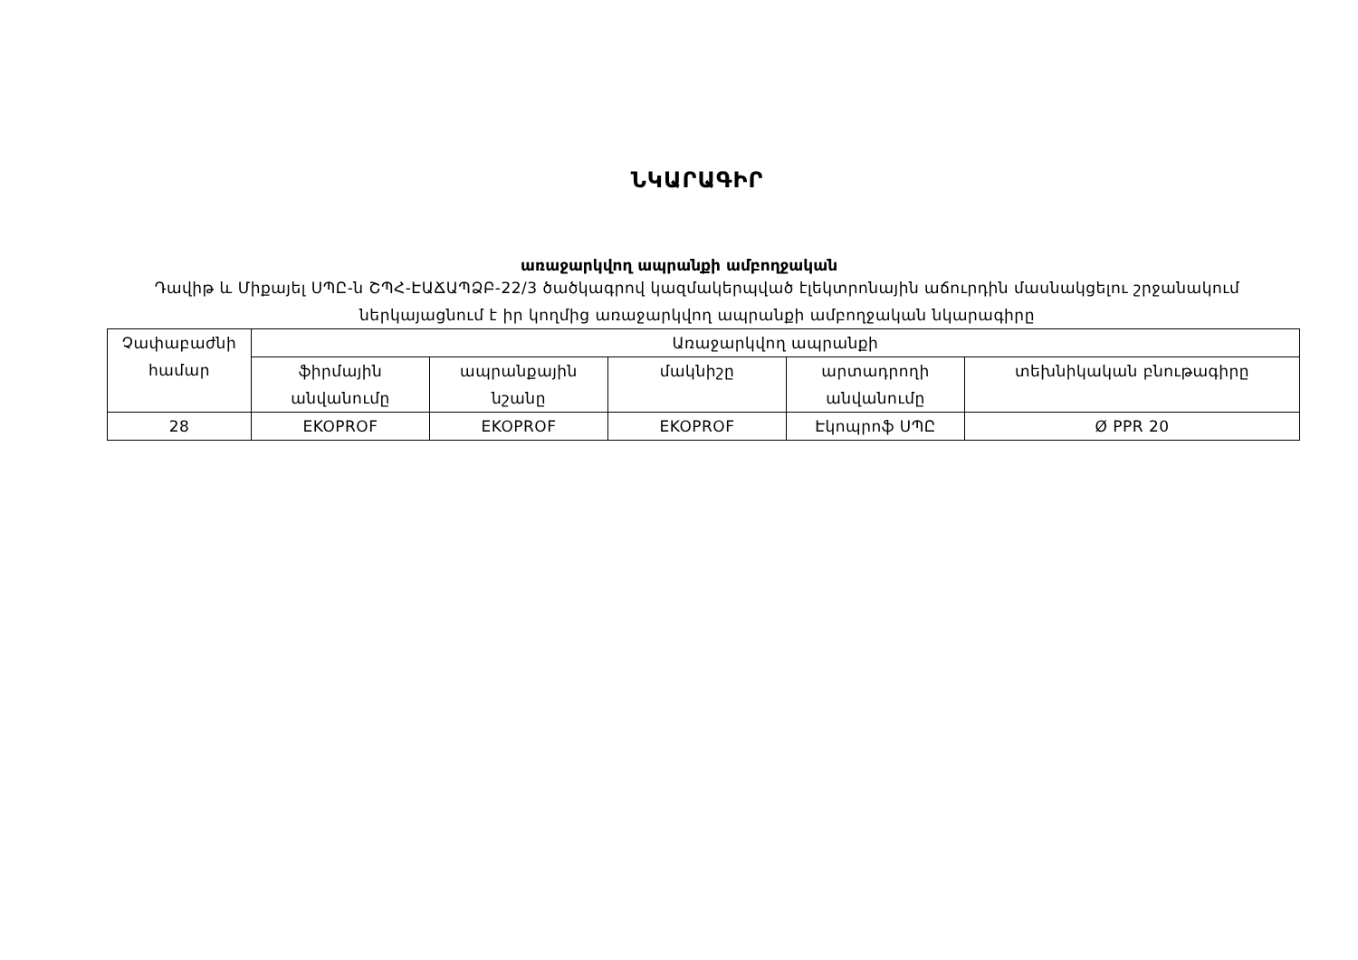ՆԿԱՐԱԳԻՐ
առաջարկվող ապրանքի ամբողջական
Դավիթ և Միքայել ՍՊԸ-ն ՇՊՀ-ԷԱՃԱՊՁԲ-22/3 ծածկագրով կազմակերպված էլեկտրոնային աճուրդին մասնակցելու շրջանակում ներկայացնում է իր կողմից առաջարկվող ապրանքի ամբողջական նկարագիրը
| Չափաբաժնի համար | Առաջարկվող ապրանքի | | | | |
| --- | --- | --- | --- | --- | --- |
| | ֆիրմային անվանումը | ապրանքային նշանը | մակնիշը | արտադրողի անվանումը | տեխնիկական բնութագիրը |
| 28 | EKOPROF | EKOPROF | EKOPROF | Էկոպրոֆ ՍՊԸ | Ø PPR 20 |